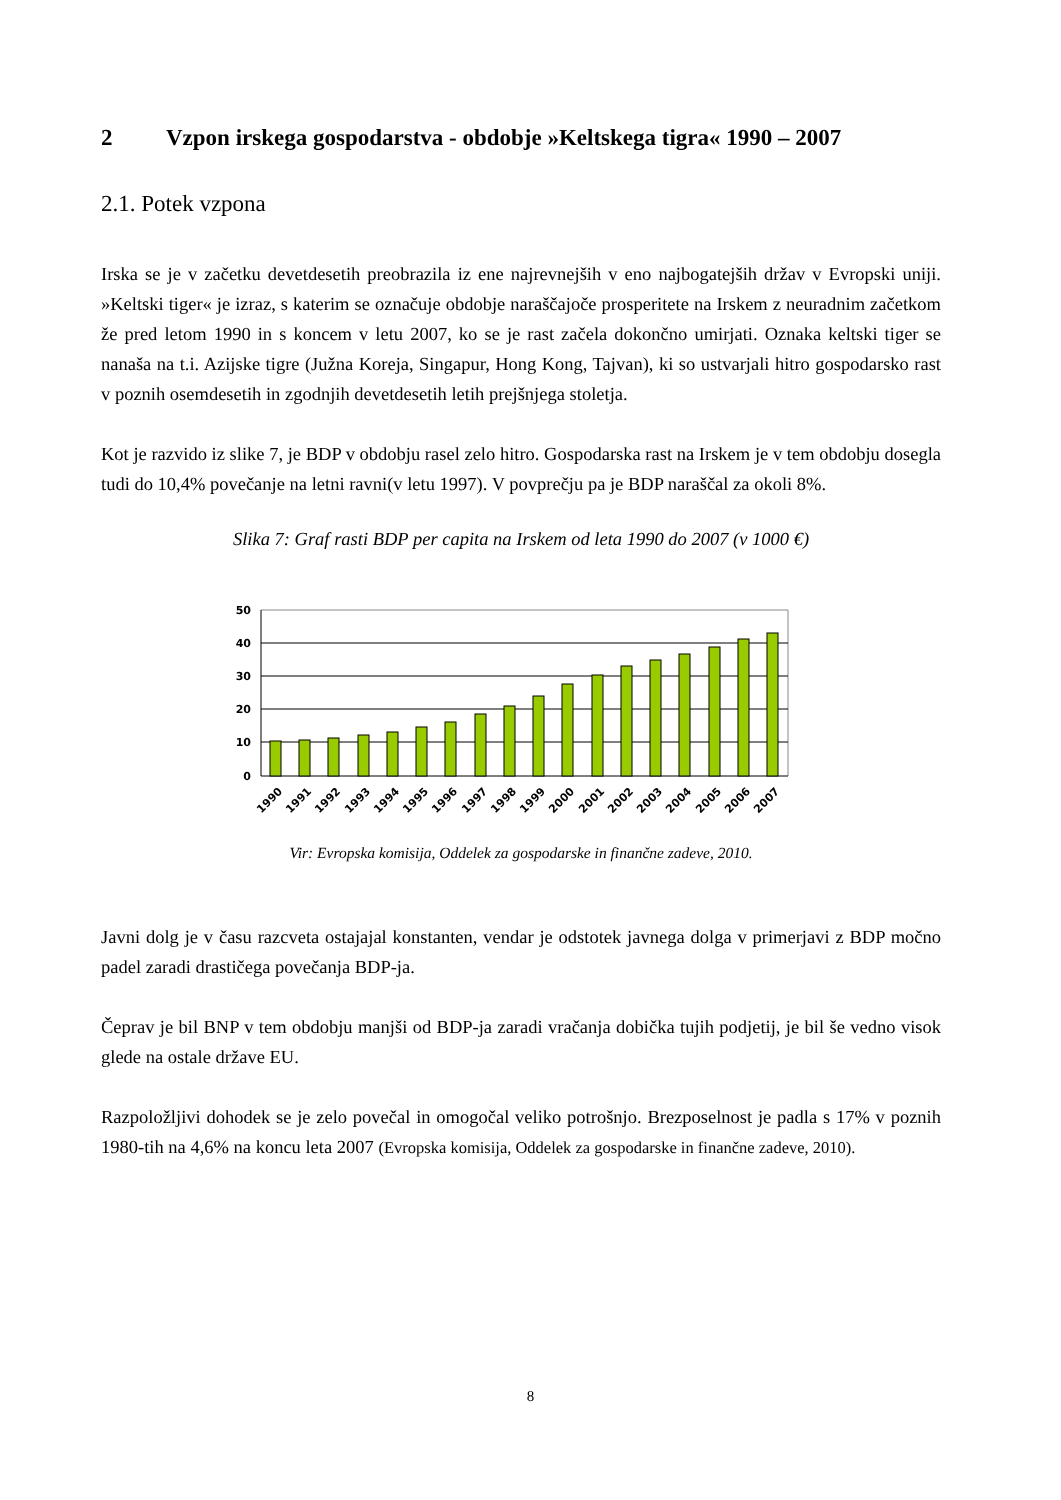2 Vzpon irskega gospodarstva - obdobje »Keltskega tigra« 1990 – 2007
2.1. Potek vzpona
Irska se je v začetku devetdesetih preobrazila iz ene najrevnejših v eno najbogatejših držav v Evropski uniji. »Keltski tiger« je izraz, s katerim se označuje obdobje naraščajoče prosperitete na Irskem z neuradnim začetkom že pred letom 1990 in s koncem v letu 2007, ko se je rast začela dokončno umirjati. Oznaka keltski tiger se nanaša na t.i. Azijske tigre (Južna Koreja, Singapur, Hong Kong, Tajvan), ki so ustvarjali hitro gospodarsko rast v poznih osemdesetih in zgodnjih devetdesetih letih prejšnjega stoletja.
Kot je razvido iz slike 7, je BDP v obdobju rasel zelo hitro. Gospodarska rast na Irskem je v tem obdobju dosegla tudi do 10,4% povečanje na letni ravni(v letu 1997). V povprečju pa je BDP naraščal za okoli 8%.
Slika 7: Graf rasti BDP per capita na Irskem od leta 1990 do 2007 (v 1000 €)
50
40
30
20
10
0
1990
1991
1992
1993
1994
1995
1996
1997
1998
1999
2000
2001
2002
2003
2004
2005
2006
2007
Vir: Evropska komisija, Oddelek za gospodarske in finančne zadeve, 2010.
Javni dolg je v času razcveta ostajajal konstanten, vendar je odstotek javnega dolga v primerjavi z BDP močno padel zaradi drastičega povečanja BDP-ja.
Čeprav je bil BNP v tem obdobju manjši od BDP-ja zaradi vračanja dobička tujih podjetij, je bil še vedno visok glede na ostale države EU.
Razpoložljivi dohodek se je zelo povečal in omogočal veliko potrošnjo. Brezposelnost je padla s 17% v poznih 1980-tih na 4,6% na koncu leta 2007 (Evropska komisija, Oddelek za gospodarske in finančne zadeve, 2010).
8